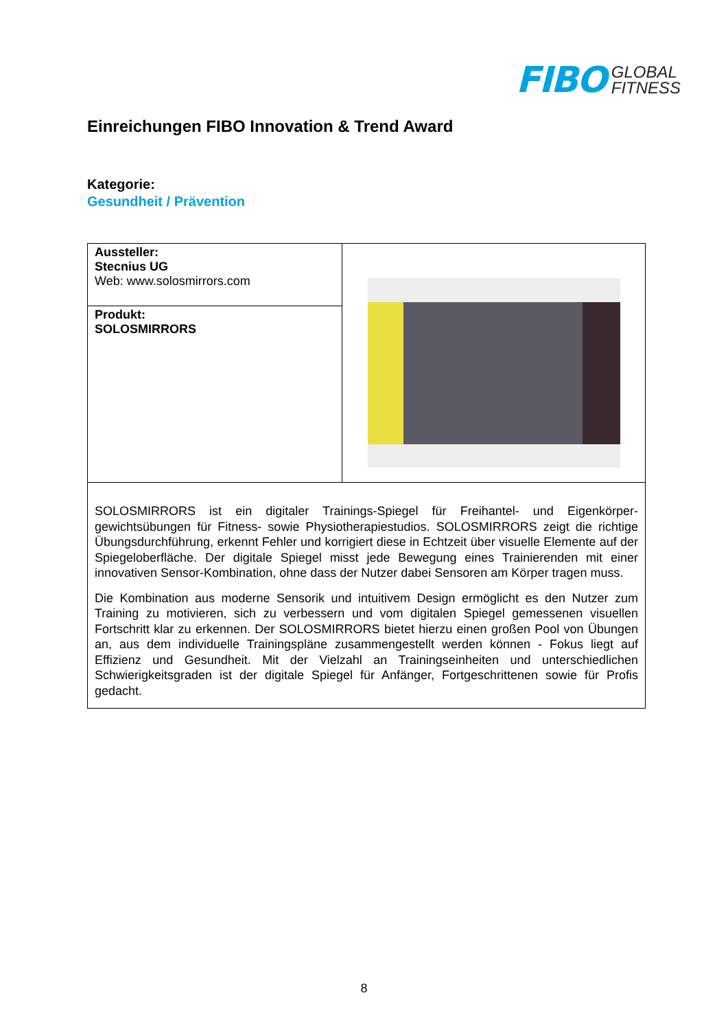FIBO GLOBAL
FITNESS
Einreichungen FIBO Innovation & Trend Award
Kategorie:
Gesundheit / Prävention
| Aussteller: Stecnius UG Web: www.solosmirrors.com | |
| Produkt: SOLOSMIRRORS | |
| SOLOSMIRRORS ist ein digitaler Trainings-Spiegel für Freihantel- und Eigenkörper-gewichtsübungen für Fitness- sowie Physiotherapiestudios. SOLOSMIRRORS zeigt die richtige Übungsdurchführung, erkennt Fehler und korrigiert diese in Echtzeit über visuelle Elemente auf der Spiegeloberfläche. Der digitale Spiegel misst jede Bewegung eines Trainierenden mit einer innovativen Sensor-Kombination, ohne dass der Nutzer dabei Sensoren am Körper tragen muss. Die Kombination aus moderne Sensorik und intuitivem Design ermöglicht es den Nutzer zum Training zu motivieren, sich zu verbessern und vom digitalen Spiegel gemessenen visuellen Fortschritt klar zu erkennen. Der SOLOSMIRRORS bietet hierzu einen großen Pool von Übungen an, aus dem individuelle Trainingspläne zusammengestellt werden können - Fokus liegt auf Effizienz und Gesundheit. Mit der Vielzahl an Trainingseinheiten und unterschiedlichen Schwierigkeitsgraden ist der digitale Spiegel für Anfänger, Fortgeschrittenen sowie für Profis gedacht. | |
8